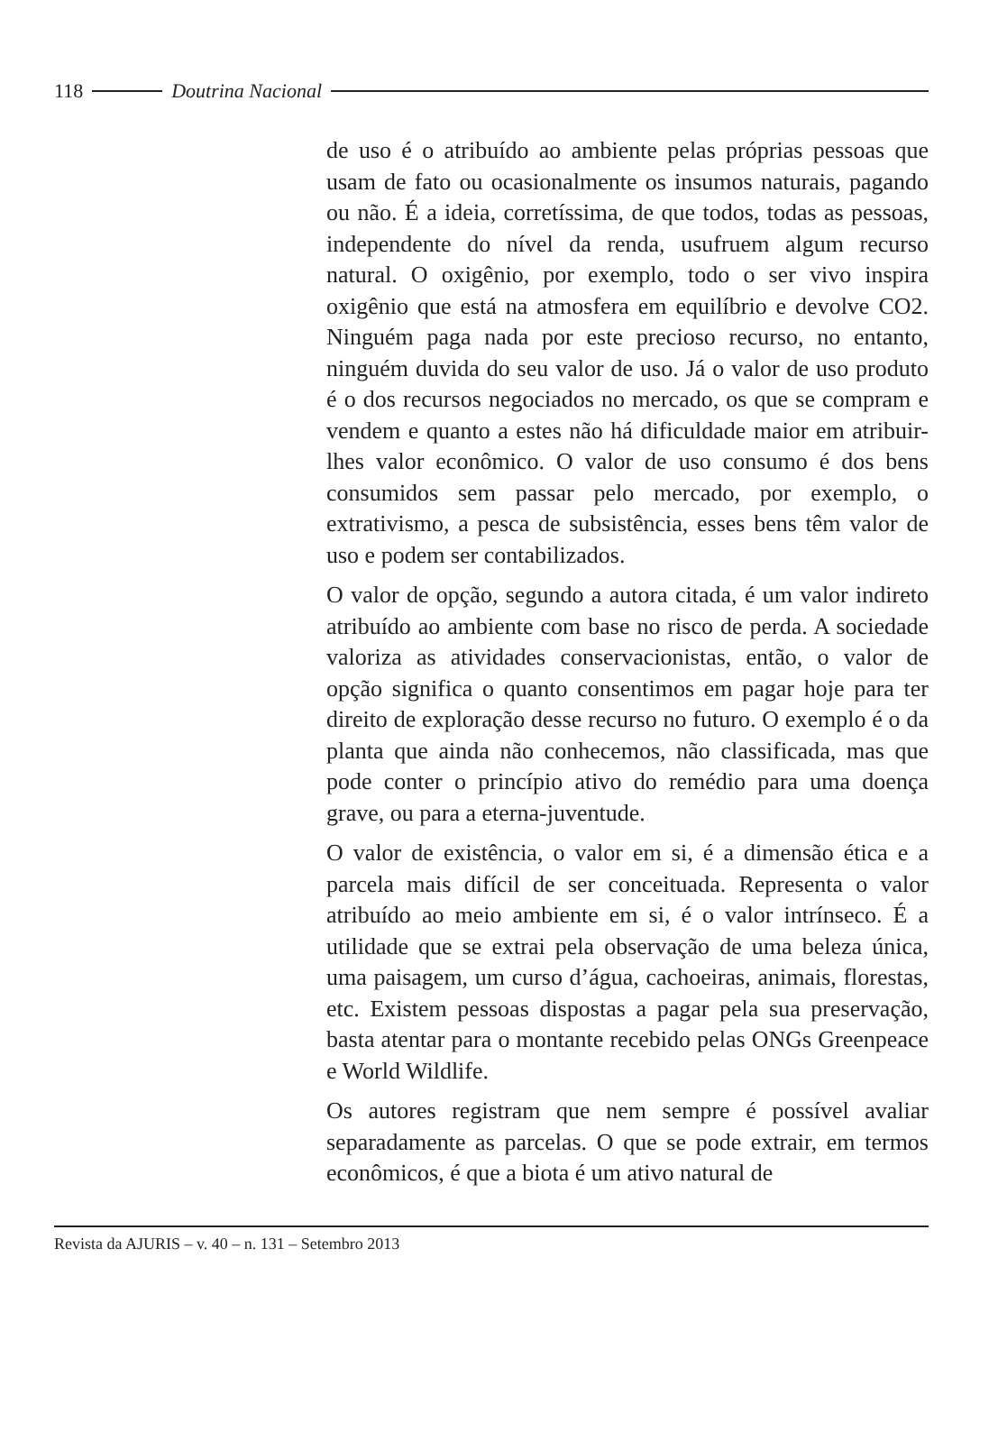118 Doutrina Nacional
de uso é o atribuído ao ambiente pelas próprias pessoas que usam de fato ou ocasionalmente os insumos naturais, pagando ou não. É a ideia, corretíssima, de que todos, todas as pessoas, independente do nível da renda, usufruem algum recurso natural. O oxigênio, por exemplo, todo o ser vivo inspira oxigênio que está na atmosfera em equilíbrio e devolve CO2. Ninguém paga nada por este precioso recurso, no entanto, ninguém duvida do seu valor de uso. Já o valor de uso produto é o dos recursos negociados no mercado, os que se compram e vendem e quanto a estes não há dificuldade maior em atribuir-lhes valor econômico. O valor de uso consumo é dos bens consumidos sem passar pelo mercado, por exemplo, o extrativismo, a pesca de subsistência, esses bens têm valor de uso e podem ser contabilizados.
O valor de opção, segundo a autora citada, é um valor indireto atribuído ao ambiente com base no risco de perda. A sociedade valoriza as atividades conservacionistas, então, o valor de opção significa o quanto consentimos em pagar hoje para ter direito de exploração desse recurso no futuro. O exemplo é o da planta que ainda não conhecemos, não classificada, mas que pode conter o princípio ativo do remédio para uma doença grave, ou para a eterna-juventude.
O valor de existência, o valor em si, é a dimensão ética e a parcela mais difícil de ser conceituada. Representa o valor atribuído ao meio ambiente em si, é o valor intrínseco. É a utilidade que se extrai pela observação de uma beleza única, uma paisagem, um curso d’água, cachoeiras, animais, florestas, etc. Existem pessoas dispostas a pagar pela sua preservação, basta atentar para o montante recebido pelas ONGs Greenpeace e World Wildlife.
Os autores registram que nem sempre é possível avaliar separadamente as parcelas. O que se pode extrair, em termos econômicos, é que a biota é um ativo natural de
Revista da AJURIS – v. 40 – n. 131 – Setembro 2013